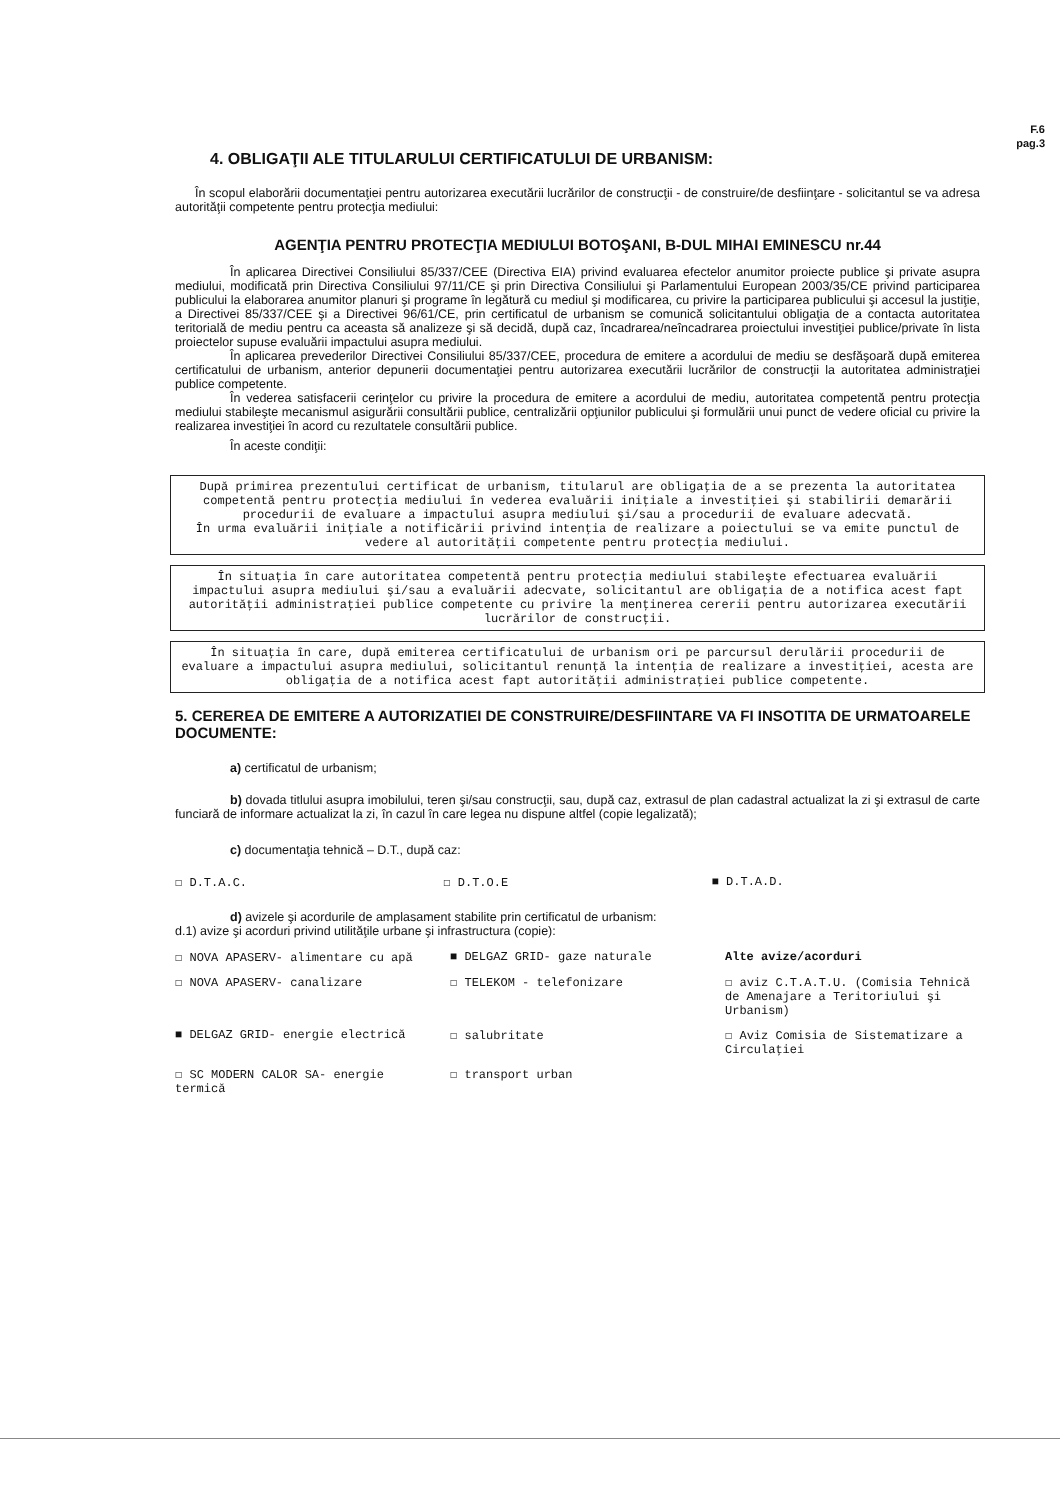F.6
pag.3
4. OBLIGAŢII ALE TITULARULUI CERTIFICATULUI DE URBANISM:
În scopul elaborării documentaţiei pentru autorizarea executării lucrărilor de construcţii - de construire/de desfiinţare - solicitantul se va adresa autorităţii competente pentru protecţia mediului:
AGENŢIA PENTRU PROTECŢIA MEDIULUI BOTOŞANI, B-DUL MIHAI EMINESCU nr.44
În aplicarea Directivei Consiliului 85/337/CEE (Directiva EIA) privind evaluarea efectelor anumitor proiecte publice şi private asupra mediului, modificată prin Directiva Consiliului 97/11/CE şi prin Directiva Consiliului şi Parlamentului European 2003/35/CE privind participarea publicului la elaborarea anumitor planuri şi programe în legătură cu mediul şi modificarea, cu privire la participarea publicului şi accesul la justiţie, a Directivei 85/337/CEE şi a Directivei 96/61/CE, prin certificatul de urbanism se comunică solicitantului obligaţia de a contacta autoritatea teritorială de mediu pentru ca aceasta să analizeze şi să decidă, după caz, încadrarea/neîncadrarea proiectului investiţiei publice/private în lista proiectelor supuse evaluării impactului asupra mediului.
În aplicarea prevederilor Directivei Consiliului 85/337/CEE, procedura de emitere a acordului de mediu se desfăşoară după emiterea certificatului de urbanism, anterior depunerii documentaţiei pentru autorizarea executării lucrărilor de construcţii la autoritatea administraţiei publice competente.
În vederea satisfacerii cerinţelor cu privire la procedura de emitere a acordului de mediu, autoritatea competentă pentru protecţia mediului stabileşte mecanismul asigurării consultării publice, centralizării opţiunilor publicului şi formulării unui punct de vedere oficial cu privire la realizarea investiţiei în acord cu rezultatele consultării publice.
În aceste condiţii:
După primirea prezentului certificat de urbanism, titularul are obligaţia de a se prezenta la autoritatea competentă pentru protecţia mediului în vederea evaluării iniţiale a investiţiei şi stabilirii demarării procedurii de evaluare a impactului asupra mediului şi/sau a procedurii de evaluare adecvată.
În urma evaluării iniţiale a notificării privind intenţia de realizare a poiectului se va emite punctul de vedere al autorităţii competente pentru protecţia mediului.
În situaţia în care autoritatea competentă pentru protecţia mediului stabileşte efectuarea evaluării impactului asupra mediului şi/sau a evaluării adecvate, solicitantul are obligaţia de a notifica acest fapt autorităţii administraţiei publice competente cu privire la menţinerea cererii pentru autorizarea executării lucrărilor de construcţii.
În situaţia în care, după emiterea certificatului de urbanism ori pe parcursul derulării procedurii de evaluare a impactului asupra mediului, solicitantul renunţă la intenţia de realizare a investiţiei, acesta are obligaţia de a notifica acest fapt autorităţii administraţiei publice competente.
5. CEREREA DE EMITERE A AUTORIZATIEI DE CONSTRUIRE/DESFIINTARE VA FI INSOTITA DE URMATOARELE DOCUMENTE:
a) certificatul de urbanism;
b) dovada titlului asupra imobilului, teren şi/sau construcţii, sau, după caz, extrasul de plan cadastral actualizat la zi şi extrasul de carte funciară de informare actualizat la zi, în cazul în care legea nu dispune altfel (copie legalizată);
c) documentaţia tehnică – D.T., după caz:
☐ D.T.A.C. ☐ D.T.O.E ■ D.T.A.D.
d) avizele şi acordurile de amplasament stabilite prin certificatul de urbanism:
d.1) avize şi acorduri privind utilităţile urbane şi infrastructura (copie):
☐ NOVA APASERV- alimentare cu apă
■ DELGAZ GRID- gaze naturale
Alte avize/acorduri
☐ NOVA APASERV- canalizare
☐ TELEKOM - telefonizare
☐ aviz C.T.A.T.U. (Comisia Tehnică de Amenajare a Teritoriului şi Urbanism)
■ DELGAZ GRID- energie electrică
☐ salubritate
☐ Aviz Comisia de Sistematizare a Circulaţiei
☐ SC MODERN CALOR SA- energie termică
☐ transport urban